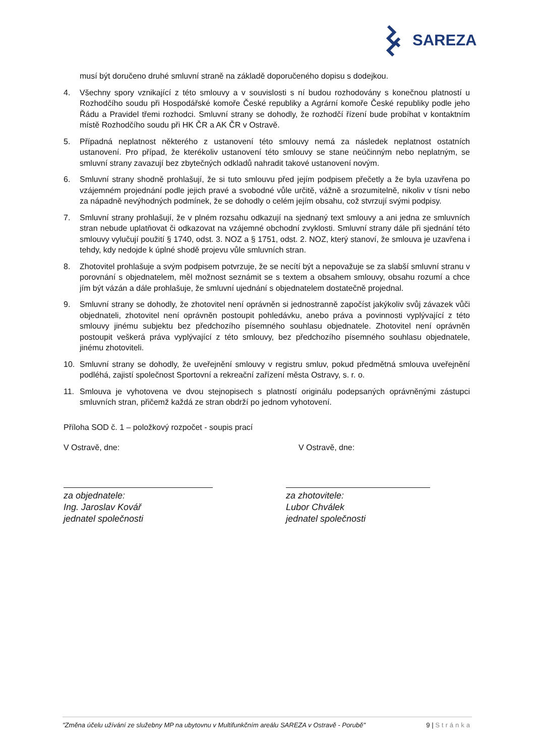SAREZA
musí být doručeno druhé smluvní straně na základě doporučeného dopisu s dodejkou.
4. Všechny spory vznikající z této smlouvy a v souvislosti s ní budou rozhodovány s konečnou platností u Rozhodčího soudu při Hospodářské komoře České republiky a Agrární komoře České republiky podle jeho Řádu a Pravidel třemi rozhodci. Smluvní strany se dohodly, že rozhodčí řízení bude probíhat v kontaktním místě Rozhodčího soudu při HK ČR a AK ČR v Ostravě.
5. Případná neplatnost některého z ustanovení této smlouvy nemá za následek neplatnost ostatních ustanovení. Pro případ, že kterékoliv ustanovení této smlouvy se stane neúčinným nebo neplatným, se smluvní strany zavazují bez zbytečných odkladů nahradit takové ustanovení novým.
6. Smluvní strany shodně prohlašují, že si tuto smlouvu před jejím podpisem přečetly a že byla uzavřena po vzájemném projednání podle jejich pravé a svobodné vůle určitě, vážně a srozumitelně, nikoliv v tísni nebo za nápadně nevýhodných podmínek, že se dohodly o celém jejím obsahu, což stvrzují svými podpisy.
7. Smluvní strany prohlašují, že v plném rozsahu odkazují na sjednaný text smlouvy a ani jedna ze smluvních stran nebude uplatňovat či odkazovat na vzájemné obchodní zvyklosti. Smluvní strany dále při sjednání této smlouvy vylučují použití § 1740, odst. 3. NOZ a § 1751, odst. 2. NOZ, který stanoví, že smlouva je uzavřena i tehdy, kdy nedojde k úplné shodě projevu vůle smluvních stran.
8. Zhotovitel prohlašuje a svým podpisem potvrzuje, že se necítí být a nepovažuje se za slabší smluvní stranu v porovnání s objednatelem, měl možnost seznámit se s textem a obsahem smlouvy, obsahu rozumí a chce jím být vázán a dále prohlašuje, že smluvní ujednání s objednatelem dostatečně projednal.
9. Smluvní strany se dohodly, že zhotovitel není oprávněn si jednostranně započíst jakýkoliv svůj závazek vůči objednateli, zhotovitel není oprávněn postoupit pohledávku, anebo práva a povinnosti vyplývající z této smlouvy jinému subjektu bez předchozího písemného souhlasu objednatele. Zhotovitel není oprávněn postoupit veškerá práva vyplývající z této smlouvy, bez předchozího písemného souhlasu objednatele, jinému zhotoviteli.
10. Smluvní strany se dohodly, že uveřejnění smlouvy v registru smluv, pokud předmětná smlouva uveřejnění podléhá, zajistí společnost Sportovní a rekreační zařízení města Ostravy, s. r. o.
11. Smlouva je vyhotovena ve dvou stejnopisech s platností originálu podepsaných oprávněnými zástupci smluvních stran, přičemž každá ze stran obdrží po jednom vyhotovení.
Příloha SOD č. 1 – položkový rozpočet - soupis prací
V Ostravě, dne: V Ostravě, dne:
za objednatele:
Ing. Jaroslav Kovář
jednatel společnosti
za zhotovitele:
Lubor Chválek
jednatel společnosti
"Změna účelu užívání ze služebny MP na ubytovnu v Multifunkčním areálu SAREZA v Ostravě - Porubě" 9 | Stránka